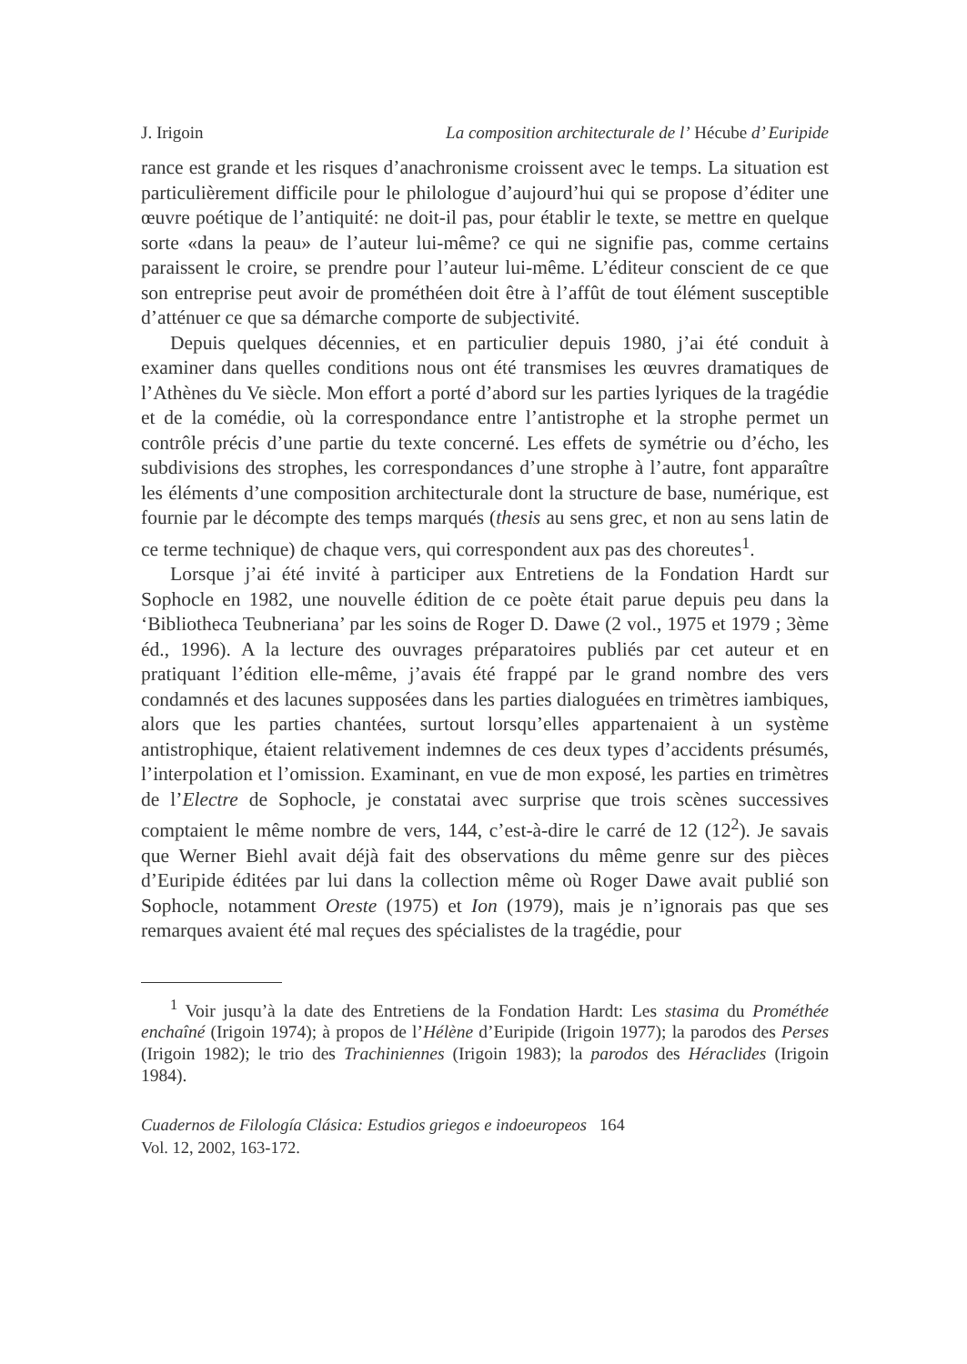J. Irigoin La composition architecturale de l’ Hécube d’ Euripide
rance est grande et les risques d’anachronisme croissent avec le temps. La situation est particulièrement difficile pour le philologue d’aujourd’hui qui se propose d’éditer une œuvre poétique de l’antiquité: ne doit-il pas, pour établir le texte, se mettre en quelque sorte «dans la peau» de l’auteur lui-même? ce qui ne signifie pas, comme certains paraissent le croire, se prendre pour l’auteur lui-même. L’éditeur conscient de ce que son entreprise peut avoir de prométhéen doit être à l’affût de tout élément susceptible d’atténuer ce que sa démarche comporte de subjectivité.
Depuis quelques décennies, et en particulier depuis 1980, j’ai été conduit à examiner dans quelles conditions nous ont été transmises les œuvres dramatiques de l’Athènes du Ve siècle. Mon effort a porté d’abord sur les parties lyriques de la tragédie et de la comédie, où la correspondance entre l’antistrophe et la strophe permet un contrôle précis d’une partie du texte concerné. Les effets de symétrie ou d’écho, les subdivisions des strophes, les correspondances d’une strophe à l’autre, font apparaître les éléments d’une composition architecturale dont la structure de base, numérique, est fournie par le décompte des temps marqués (thesis au sens grec, et non au sens latin de ce terme technique) de chaque vers, qui correspondent aux pas des choreutes<sup>1</sup>.
Lorsque j’ai été invité à participer aux Entretiens de la Fondation Hardt sur Sophocle en 1982, une nouvelle édition de ce poète était parue depuis peu dans la ‘Bibliotheca Teubneriana’ par les soins de Roger D. Dawe (2 vol., 1975 et 1979 ; 3ème éd., 1996). A la lecture des ouvrages préparatoires publiés par cet auteur et en pratiquant l’édition elle-même, j’avais été frappé par le grand nombre des vers condamnés et des lacunes supposées dans les parties dialoguées en trimètres iambiques, alors que les parties chantées, surtout lorsqu’elles appartenaient à un système antistrophique, étaient relativement indemnes de ces deux types d’accidents présumés, l’interpolation et l’omission. Examinant, en vue de mon exposé, les parties en trimètres de l’Electre de Sophocle, je constatai avec surprise que trois scènes successives comptaient le même nombre de vers, 144, c’est-à-dire le carré de 12 (12<sup>2</sup>). Je savais que Werner Biehl avait déjà fait des observations du même genre sur des pièces d’Euripide éditées par lui dans la collection même où Roger Dawe avait publié son Sophocle, notamment Oreste (1975) et Ion (1979), mais je n’ignorais pas que ses remarques avaient été mal reçues des spécialistes de la tragédie, pour
<sup>1</sup> Voir jusqu’à la date des Entretiens de la Fondation Hardt: Les stasima du Prométhée enchaîné (Irigoin 1974); à propos de l’Hélène d’Euripide (Irigoin 1977); la parodos des Perses (Irigoin 1982); le trio des Trachiniennes (Irigoin 1983); la parodos des Héraclides (Irigoin 1984).
Cuadernos de Filología Clásica: Estudios griegos e indoeuropeos 164
Vol. 12, 2002, 163-172.